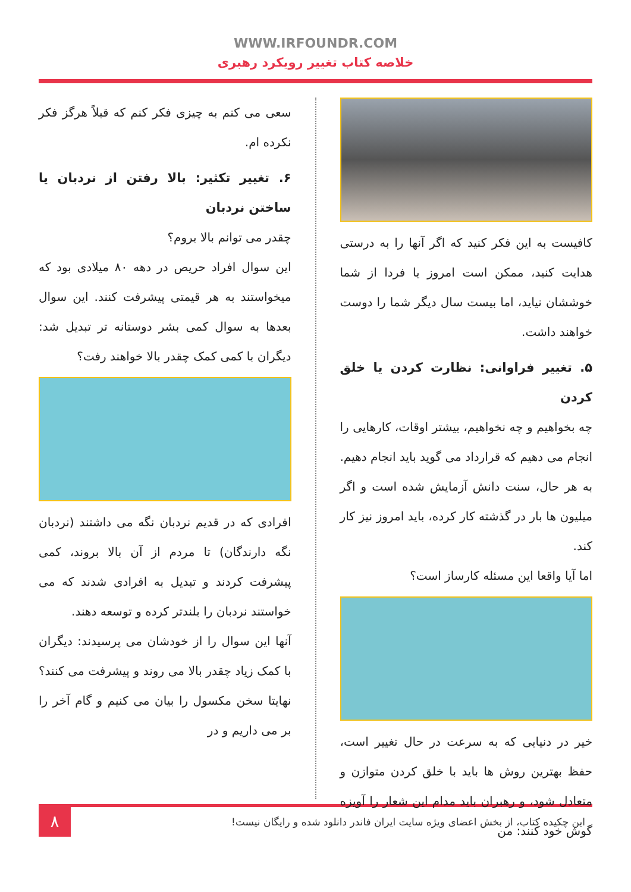WWW.IRFOUNDR.COM
خلاصه کتاب تغییر رویکرد رهبری
کافیست به این فکر کنید که اگر آنها را به درستی هدایت کنید، ممکن است امروز یا فردا از شما خوششان نیاید، اما بیست سال دیگر شما را دوست خواهند داشت.
۵. تغییر فراوانی: نظارت کردن یا خلق کردن
چه بخواهیم و چه نخواهیم، بیشتر اوقات، کارهایی را انجام می دهیم که قرارداد می گوید باید انجام دهیم. به هر حال، سنت دانش آزمایش شده است و اگر میلیون ها بار در گذشته کار کرده، باید امروز نیز کار کند.
اما آیا واقعا این مسئله کارساز است؟
خیر در دنیایی که به سرعت در حال تغییر است، حفظ بهترین روش ها باید با خلق کردن متوازن و متعادل شود، و رهبران باید مدام این شعار را آویزه گوش خود کنند: من
سعی می کنم به چیزی فکر کنم که قبلاً هرگز فکر نکرده ام.
۶. تغییر تکثیر: بالا رفتن از نردبان یا ساختن نردبان
چقدر می توانم بالا بروم؟
این سوال افراد حریص در دهه ۸۰ میلادی بود که میخواستند به هر قیمتی پیشرفت کنند. این سوال بعدها به سوال کمی بشر دوستانه تر تبدیل شد: دیگران با کمی کمک چقدر بالا خواهند رفت؟
افرادی که در قدیم نردبان نگه می داشتند (نردبان نگه دارندگان) تا مردم از آن بالا بروند، کمی پیشرفت کردند و تبدیل به افرادی شدند که می خواستند نردبان را بلندتر کرده و توسعه دهند.
آنها این سوال را از خودشان می پرسیدند: دیگران با کمک زیاد چقدر بالا می روند و پیشرفت می کنند؟ نهایتا سخن مکسول را بیان می کنیم و گام آخر را بر می داریم و در
این چکیده کتاب، از بخش اعضای ویژه سایت ایران فاندر دانلود شده و رایگان نیست! ۸